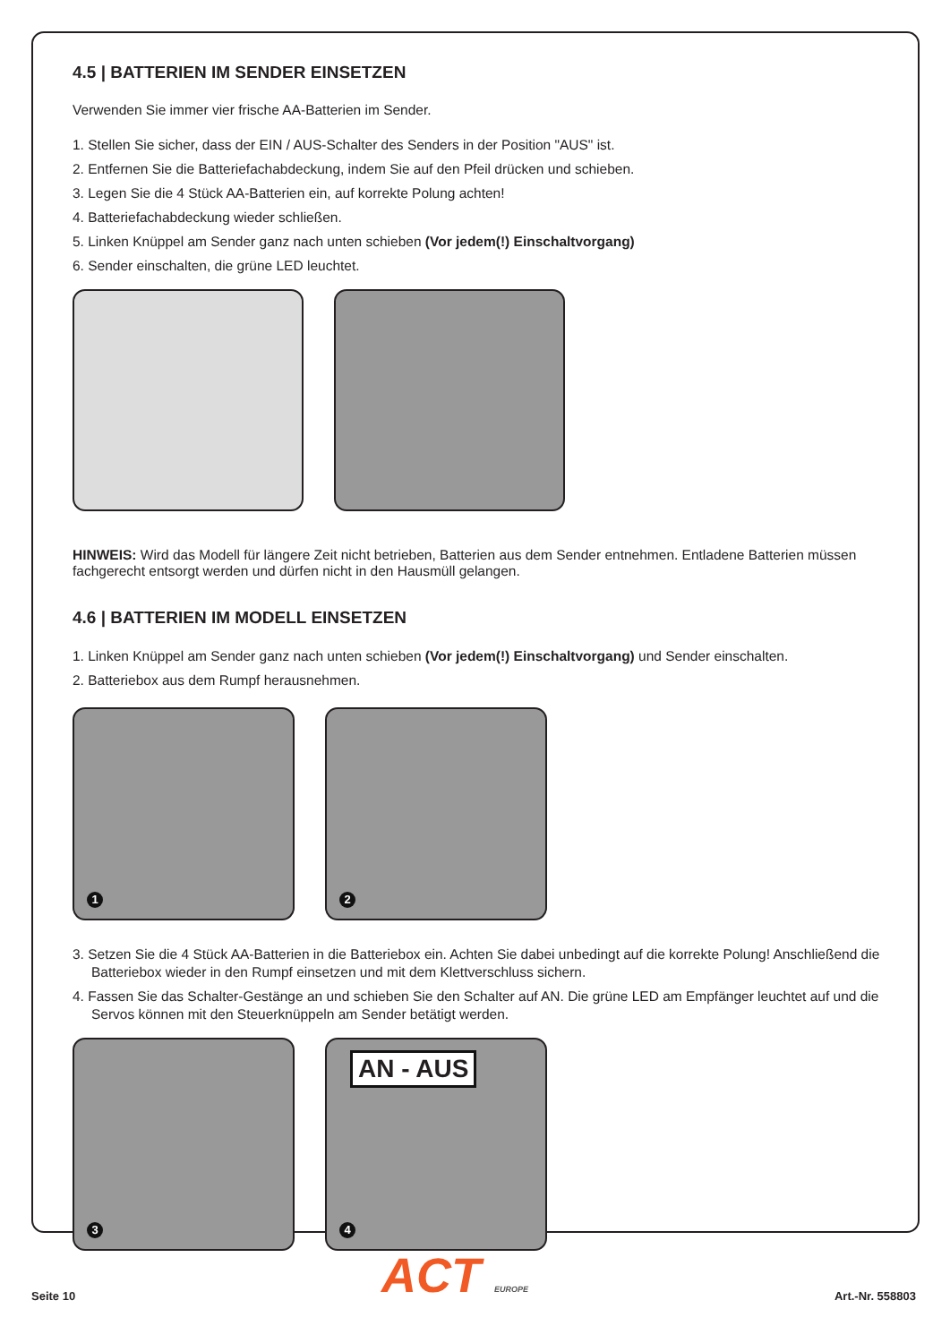4.5 | BATTERIEN IM SENDER EINSETZEN
Verwenden Sie immer vier frische AA-Batterien im Sender.
1. Stellen Sie sicher, dass der EIN / AUS-Schalter des Senders in der Position "AUS" ist.
2. Entfernen Sie die Batteriefachabdeckung, indem Sie auf den Pfeil drücken und schieben.
3. Legen Sie die 4 Stück AA-Batterien ein, auf korrekte Polung achten!
4. Batteriefachabdeckung wieder schließen.
5. Linken Knüppel am Sender ganz nach unten schieben (Vor jedem(!) Einschaltvorgang)
6. Sender einschalten, die grüne LED leuchtet.
HINWEIS: Wird das Modell für längere Zeit nicht betrieben, Batterien aus dem Sender entnehmen. Entladene Batterien müssen fachgerecht entsorgt werden und dürfen nicht in den Hausmüll gelangen.
4.6 | BATTERIEN IM MODELL EINSETZEN
1. Linken Knüppel am Sender ganz nach unten schieben (Vor jedem(!) Einschaltvorgang) und Sender einschalten.
2. Batteriebox aus dem Rumpf herausnehmen.
1
2
3. Setzen Sie die 4 Stück AA-Batterien in die Batteriebox ein. Achten Sie dabei unbedingt auf die korrekte Polung! Anschließend die Batteriebox wieder in den Rumpf einsetzen und mit dem Klettverschluss sichern.
4. Fassen Sie das Schalter-Gestänge an und schieben Sie den Schalter auf AN. Die grüne LED am Empfänger leuchtet auf und die Servos können mit den Steuerknüppeln am Sender betätigt werden.
3
AN - AUS
4
Seite 10 ACT EUROPE Art.-Nr. 558803